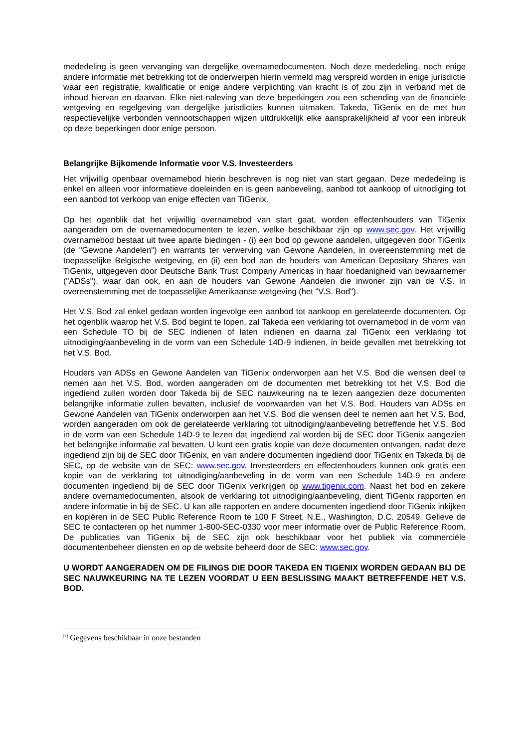mededeling is geen vervanging van dergelijke overnamedocumenten. Noch deze mededeling, noch enige andere informatie met betrekking tot de onderwerpen hierin vermeld mag verspreid worden in enige jurisdictie waar een registratie, kwalificatie or enige andere verplichting van kracht is of zou zijn in verband met de inhoud hiervan en daarvan. Elke niet-naleving van deze beperkingen zou een schending van de financiële wetgeving en regelgeving van dergelijke jurisdicties kunnen uitmaken. Takeda, TiGenix en de met hun respectievelijke verbonden vennootschappen wijzen uitdrukkelijk elke aansprakelijkheid af voor een inbreuk op deze beperkingen door enige persoon.
Belangrijke Bijkomende Informatie voor V.S. Investeerders
Het vrijwillig openbaar overnamebod hierin beschreven is nog niet van start gegaan. Deze mededeling is enkel en alleen voor informatieve doeleinden en is geen aanbeveling, aanbod tot aankoop of uitnodiging tot een aanbod tot verkoop van enige effecten van TiGenix.
Op het ogenblik dat het vrijwillig overnamebod van start gaat, worden effectenhouders van TiGenix aangeraden om de overnamedocumenten te lezen, welke beschikbaar zijn op www.sec.gov. Het vrijwillig overnamebod bestaat uit twee aparte biedingen - (i) een bod op gewone aandelen, uitgegeven door TiGenix (de "Gewone Aandelen") en warrants ter verwerving van Gewone Aandelen, in overeenstemming met de toepasselijke Belgische wetgeving, en (ii) een bod aan de houders van American Depositary Shares van TiGenix, uitgegeven door Deutsche Bank Trust Company Americas in haar hoedanigheid van bewaarnemer ("ADSs"), waar dan ook, en aan de houders van Gewone Aandelen die inwoner zijn van de V.S. in overeenstemming met de toepasselijke Amerikaanse wetgeving (het "V.S. Bod").
Het V.S. Bod zal enkel gedaan worden ingevolge een aanbod tot aankoop en gerelateerde documenten. Op het ogenblik waarop het V.S. Bod begint te lopen, zal Takeda een verklaring tot overnamebod in de vorm van een Schedule TO bij de SEC indienen of laten indienen en daarna zal TiGenix een verklaring tot uitnodiging/aanbeveling in de vorm van een Schedule 14D-9 indienen, in beide gevallen met betrekking tot het V.S. Bod.
Houders van ADSs en Gewone Aandelen van TiGenix onderworpen aan het V.S. Bod die wensen deel te nemen aan het V.S. Bod, worden aangeraden om de documenten met betrekking tot het V.S. Bod die ingediend zullen worden door Takeda bij de SEC nauwkeuring na te lezen aangezien deze documenten belangrijke informatie zullen bevatten, inclusief de voorwaarden van het V.S. Bod. Houders van ADSs en Gewone Aandelen van TiGenix onderworpen aan het V.S. Bod die wensen deel te nemen aan het V.S. Bod, worden aangeraden om ook de gerelateerde verklaring tot uitnodiging/aanbeveling betreffende het V.S. Bod in de vorm van een Schedule 14D-9 te lezen dat ingediend zal worden bij de SEC door TiGenix aangezien het belangrijke informatie zal bevatten. U kunt een gratis kopie van deze documenten ontvangen, nadat deze ingediend zijn bij de SEC door TiGenix, en van andere documenten ingediend door TiGenix en Takeda bij de SEC, op de website van de SEC: www.sec.gov. Investeerders en effectenhouders kunnen ook gratis een kopie van de verklaring tot uitnodiging/aanbeveling in de vorm van een Schedule 14D-9 en andere documenten ingediend bij de SEC door TiGenix verkrijgen op www.tigenix.com. Naast het bod en zekere andere overnamedocumenten, alsook de verklaring tot uitnodiging/aanbeveling, dient TiGenix rapporten en andere informatie in bij de SEC. U kan alle rapporten en andere documenten ingediend door TiGenix inkijken en kopiëren in de SEC Public Reference Room te 100 F Street, N.E., Washington, D.C. 20549. Gelieve de SEC te contacteren op het nummer 1-800-SEC-0330 voor meer informatie over de Public Reference Room. De publicaties van TiGenix bij de SEC zijn ook beschikbaar voor het publiek via commerciële documentenbeheer diensten en op de website beheerd door de SEC: www.sec.gov.
U WORDT AANGERADEN OM DE FILINGS DIE DOOR TAKEDA EN TIGENIX WORDEN GEDAAN BIJ DE SEC NAUWKEURING NA TE LEZEN VOORDAT U EEN BESLISSING MAAKT BETREFFENDE HET V.S. BOD.
<sup>[1]</sup> Gegevens beschikbaar in onze bestanden